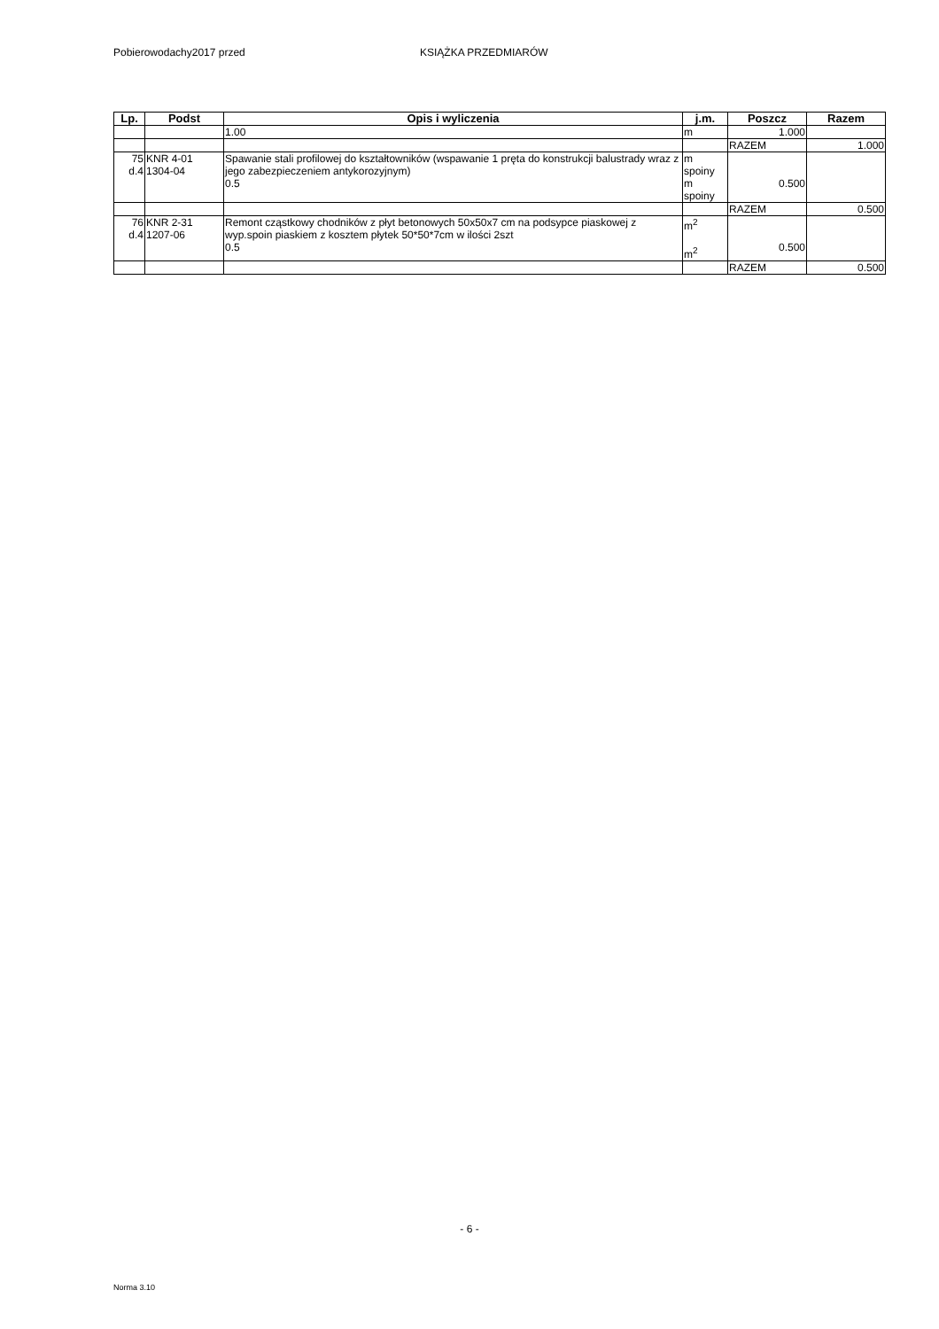Pobierowodachy2017 przed KSIĄŻKA PRZEDMIARÓW
| Lp. | Podst | Opis i wyliczenia | j.m. | Poszcz | Razem |
| --- | --- | --- | --- | --- | --- |
| | | 1.00 | m | 1.000 | |
| | | | | RAZEM | 1.000 |
| 75 d.4 | KNR 4-01 1304-04 | Spawanie stali profilowej do kształtowników (wspawanie 1 pręta do konstrukcji balustrady wraz z jego zabezpieczeniem antykorozyjnym) 0.5 | m spoiny m spoiny | 0.500 | |
| | | | | RAZEM | 0.500 |
| 76 d.4 | KNR 2-31 1207-06 | Remont cząstkowy chodników z płyt betonowych 50x50x7 cm na podsypce piaskowej z wyp.spoin piaskiem z kosztem płytek 50*50*7cm w ilości 2szt 0.5 | m<sup>2</sup> m<sup>2</sup> | 0.500 | |
| | | | | RAZEM | 0.500 |
- 6 -
Norma 3.10